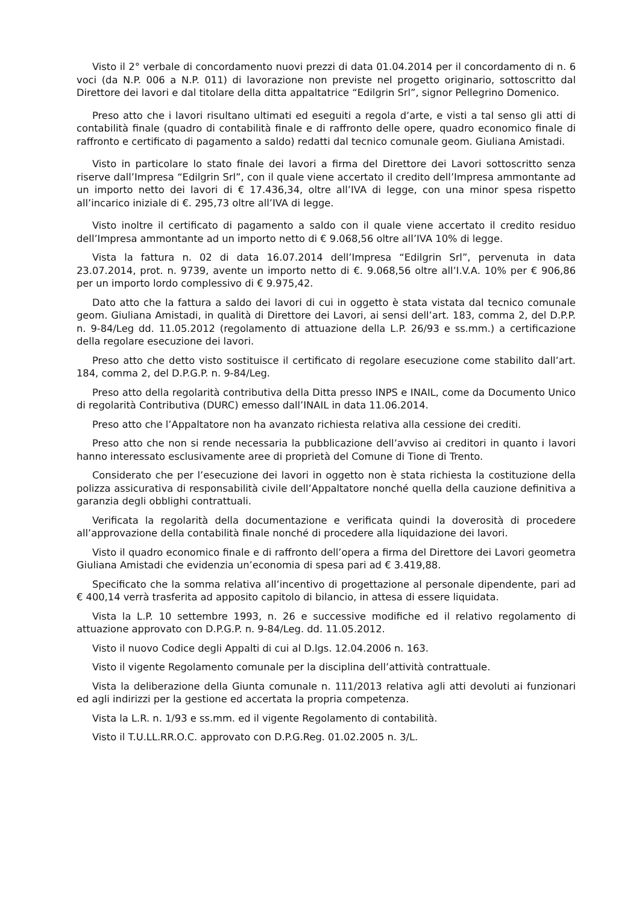Visto il 2° verbale di concordamento nuovi prezzi di data 01.04.2014 per il concordamento di n. 6 voci (da N.P. 006 a N.P. 011) di lavorazione non previste nel progetto originario, sottoscritto dal Direttore dei lavori e dal titolare della ditta appaltatrice “Edilgrin Srl”, signor Pellegrino Domenico.
Preso atto che i lavori risultano ultimati ed eseguiti a regola d’arte, e visti a tal senso gli atti di contabilità finale (quadro di contabilità finale e di raffronto delle opere, quadro economico finale di raffronto e certificato di pagamento a saldo) redatti dal tecnico comunale geom. Giuliana Amistadi.
Visto in particolare lo stato finale dei lavori a firma del Direttore dei Lavori sottoscritto senza riserve dall’Impresa “Edilgrin Srl”, con il quale viene accertato il credito dell’Impresa ammontante ad un importo netto dei lavori di € 17.436,34, oltre all’IVA di legge, con una minor spesa rispetto all’incarico iniziale di €. 295,73 oltre all’IVA di legge.
Visto inoltre il certificato di pagamento a saldo con il quale viene accertato il credito residuo dell’Impresa ammontante ad un importo netto di € 9.068,56 oltre all’IVA 10% di legge.
Vista la fattura n. 02 di data 16.07.2014 dell’Impresa “Edilgrin Srl”, pervenuta in data 23.07.2014, prot. n. 9739, avente un importo netto di €. 9.068,56 oltre all’I.V.A. 10% per € 906,86 per un importo lordo complessivo di € 9.975,42.
Dato atto che la fattura a saldo dei lavori di cui in oggetto è stata vistata dal tecnico comunale geom. Giuliana Amistadi, in qualità di Direttore dei Lavori, ai sensi dell’art. 183, comma 2, del D.P.P. n. 9-84/Leg dd. 11.05.2012 (regolamento di attuazione della L.P. 26/93 e ss.mm.) a certificazione della regolare esecuzione dei lavori.
Preso atto che detto visto sostituisce il certificato di regolare esecuzione come stabilito dall’art. 184, comma 2, del D.P.G.P. n. 9-84/Leg.
Preso atto della regolarità contributiva della Ditta presso INPS e INAIL, come da Documento Unico di regolarità Contributiva (DURC) emesso dall’INAIL in data 11.06.2014.
Preso atto che l’Appaltatore non ha avanzato richiesta relativa alla cessione dei crediti.
Preso atto che non si rende necessaria la pubblicazione dell’avviso ai creditori in quanto i lavori hanno interessato esclusivamente aree di proprietà del Comune di Tione di Trento.
Considerato che per l’esecuzione dei lavori in oggetto non è stata richiesta la costituzione della polizza assicurativa di responsabilità civile dell’Appaltatore nonché quella della cauzione definitiva a garanzia degli obblighi contrattuali.
Verificata la regolarità della documentazione e verificata quindi la doverosità di procedere all’approvazione della contabilità finale nonché di procedere alla liquidazione dei lavori.
Visto il quadro economico finale e di raffronto dell’opera a firma del Direttore dei Lavori geometra Giuliana Amistadi che evidenzia un’economia di spesa pari ad € 3.419,88.
Specificato che la somma relativa all’incentivo di progettazione al personale dipendente, pari ad € 400,14 verrà trasferita ad apposito capitolo di bilancio, in attesa di essere liquidata.
Vista la L.P. 10 settembre 1993, n. 26 e successive modifiche ed il relativo regolamento di attuazione approvato con D.P.G.P. n. 9-84/Leg. dd. 11.05.2012.
Visto il nuovo Codice degli Appalti di cui al D.lgs. 12.04.2006 n. 163.
Visto il vigente Regolamento comunale per la disciplina dell’attività contrattuale.
Vista la deliberazione della Giunta comunale n. 111/2013 relativa agli atti devoluti ai funzionari ed agli indirizzi per la gestione ed accertata la propria competenza.
Vista la L.R. n. 1/93 e ss.mm. ed il vigente Regolamento di contabilità.
Visto il T.U.LL.RR.O.C. approvato con D.P.G.Reg. 01.02.2005 n. 3/L.